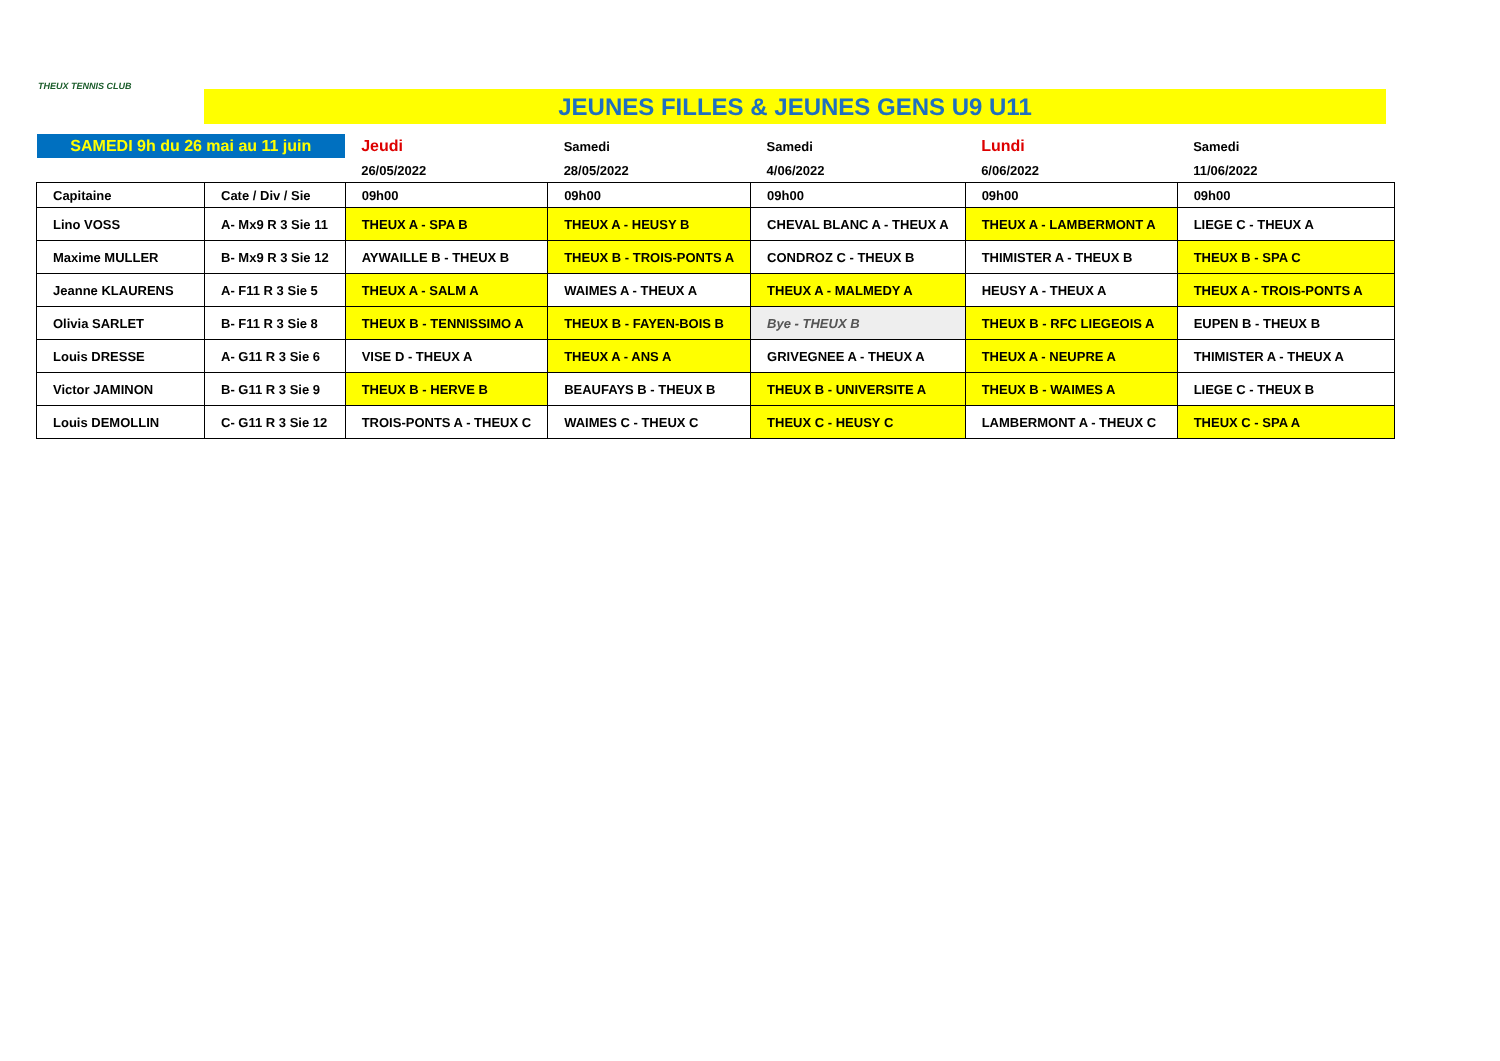THEUX TENNIS CLUB
JEUNES FILLES & JEUNES GENS U9 U11
| SAMEDI 9h du 26 mai au 11 juin | | Jeudi | Samedi | Samedi | Lundi | Samedi |
| | | 26/05/2022 | 28/05/2022 | 4/06/2022 | 6/06/2022 | 11/06/2022 |
| Capitaine | Cate / Div / Sie | 09h00 | 09h00 | 09h00 | 09h00 | 09h00 |
| Lino VOSS | A- Mx9 R 3 Sie 11 | THEUX A - SPA B | THEUX A - HEUSY B | CHEVAL BLANC A - THEUX A | THEUX A - LAMBERMONT A | LIEGE C - THEUX A |
| Maxime MULLER | B- Mx9 R 3 Sie 12 | AYWAILLE B - THEUX B | THEUX B - TROIS-PONTS A | CONDROZ C - THEUX B | THIMISTER A - THEUX B | THEUX B - SPA C |
| Jeanne KLAURENS | A- F11 R 3 Sie 5 | THEUX A - SALM A | WAIMES A - THEUX A | THEUX A - MALMEDY A | HEUSY A - THEUX A | THEUX A - TROIS-PONTS A |
| Olivia SARLET | B- F11 R 3 Sie 8 | THEUX B - TENNISSIMO A | THEUX B - FAYEN-BOIS B | Bye - THEUX B | THEUX B - RFC LIEGEOIS A | EUPEN B - THEUX B |
| Louis DRESSE | A- G11 R 3 Sie 6 | VISE D - THEUX A | THEUX A - ANS A | GRIVEGNEE A - THEUX A | THEUX A - NEUPRE A | THIMISTER A - THEUX A |
| Victor JAMINON | B- G11 R 3 Sie 9 | THEUX B - HERVE B | BEAUFAYS B - THEUX B | THEUX B - UNIVERSITE A | THEUX B - WAIMES A | LIEGE C - THEUX B |
| Louis DEMOLLIN | C- G11 R 3 Sie 12 | TROIS-PONTS A - THEUX C | WAIMES C - THEUX C | THEUX C - HEUSY C | LAMBERMONT A - THEUX C | THEUX C - SPA A |